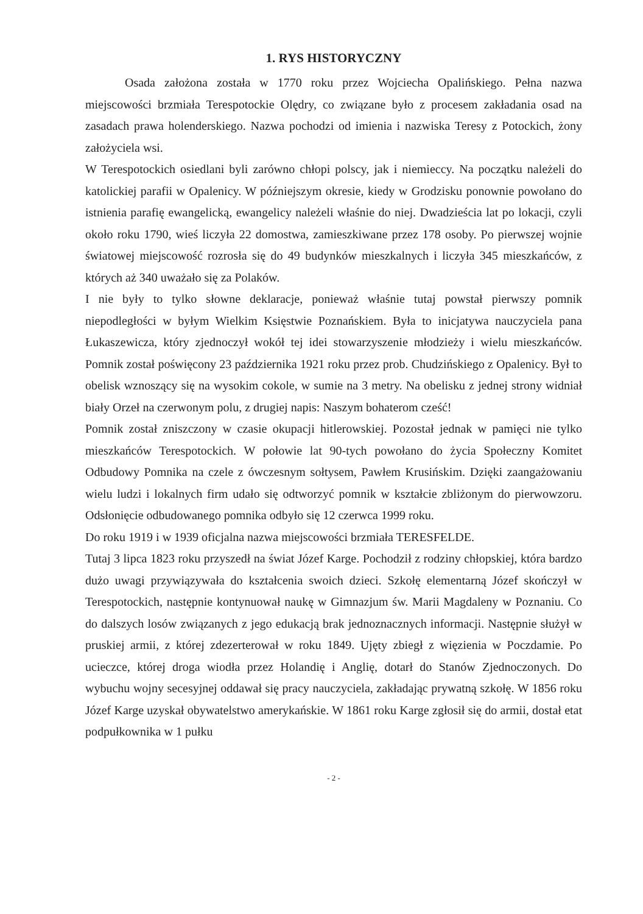1. RYS HISTORYCZNY
Osada założona została w 1770 roku przez Wojciecha Opalińskiego. Pełna nazwa miejscowości brzmiała Terespotockie Olędry, co związane było z procesem zakładania osad na zasadach prawa holenderskiego. Nazwa pochodzi od imienia i nazwiska Teresy z Potockich, żony założyciela wsi.
W Terespotockich osiedlani byli zarówno chłopi polscy, jak i niemieccy. Na początku należeli do katolickiej parafii w Opalenicy. W późniejszym okresie, kiedy w Grodzisku ponownie powołano do istnienia parafię ewangelicką, ewangelicy należeli właśnie do niej. Dwadzieścia lat po lokacji, czyli około roku 1790, wieś liczyła 22 domostwa, zamieszkiwane przez 178 osoby. Po pierwszej wojnie światowej miejscowość rozrosła się do 49 budynków mieszkalnych i liczyła 345 mieszkańców, z których aż 340 uważało się za Polaków.
I nie były to tylko słowne deklaracje, ponieważ właśnie tutaj powstał pierwszy pomnik niepodległości w byłym Wielkim Księstwie Poznańskiem. Była to inicjatywa nauczyciela pana Łukaszewicza, który zjednoczył wokół tej idei stowarzyszenie młodzieży i wielu mieszkańców. Pomnik został poświęcony 23 października 1921 roku przez prob. Chudzińskiego z Opalenicy. Był to obelisk wznoszący się na wysokim cokole, w sumie na 3 metry. Na obelisku z jednej strony widniał biały Orzeł na czerwonym polu, z drugiej napis: Naszym bohaterom cześć!
Pomnik został zniszczony w czasie okupacji hitlerowskiej. Pozostał jednak w pamięci nie tylko mieszkańców Terespotockich. W połowie lat 90-tych powołano do życia Społeczny Komitet Odbudowy Pomnika na czele z ówczesnym sołtysem, Pawłem Krusińskim. Dzięki zaangażowaniu wielu ludzi i lokalnych firm udało się odtworzyć pomnik w kształcie zbliżonym do pierwowzoru. Odsłonięcie odbudowanego pomnika odbyło się 12 czerwca 1999 roku.
Do roku 1919 i w 1939 oficjalna nazwa miejscowości brzmiała TERESFELDE.
Tutaj 3 lipca 1823 roku przyszedł na świat Józef Karge. Pochodził z rodziny chłopskiej, która bardzo dużo uwagi przywiązywała do kształcenia swoich dzieci. Szkołę elementarną Józef skończył w Terespotockich, następnie kontynuował naukę w Gimnazjum św. Marii Magdaleny w Poznaniu. Co do dalszych losów związanych z jego edukacją brak jednoznacznych informacji. Następnie służył w pruskiej armii, z której zdezerterował w roku 1849. Ujęty zbiegł z więzienia w Poczdamie. Po ucieczce, której droga wiodła przez Holandię i Anglię, dotarł do Stanów Zjednoczonych. Do wybuchu wojny secesyjnej oddawał się pracy nauczyciela, zakładając prywatną szkołę. W 1856 roku Józef Karge uzyskał obywatelstwo amerykańskie. W 1861 roku Karge zgłosił się do armii, dostał etat podpułkownika w 1 pułku
- 2 -